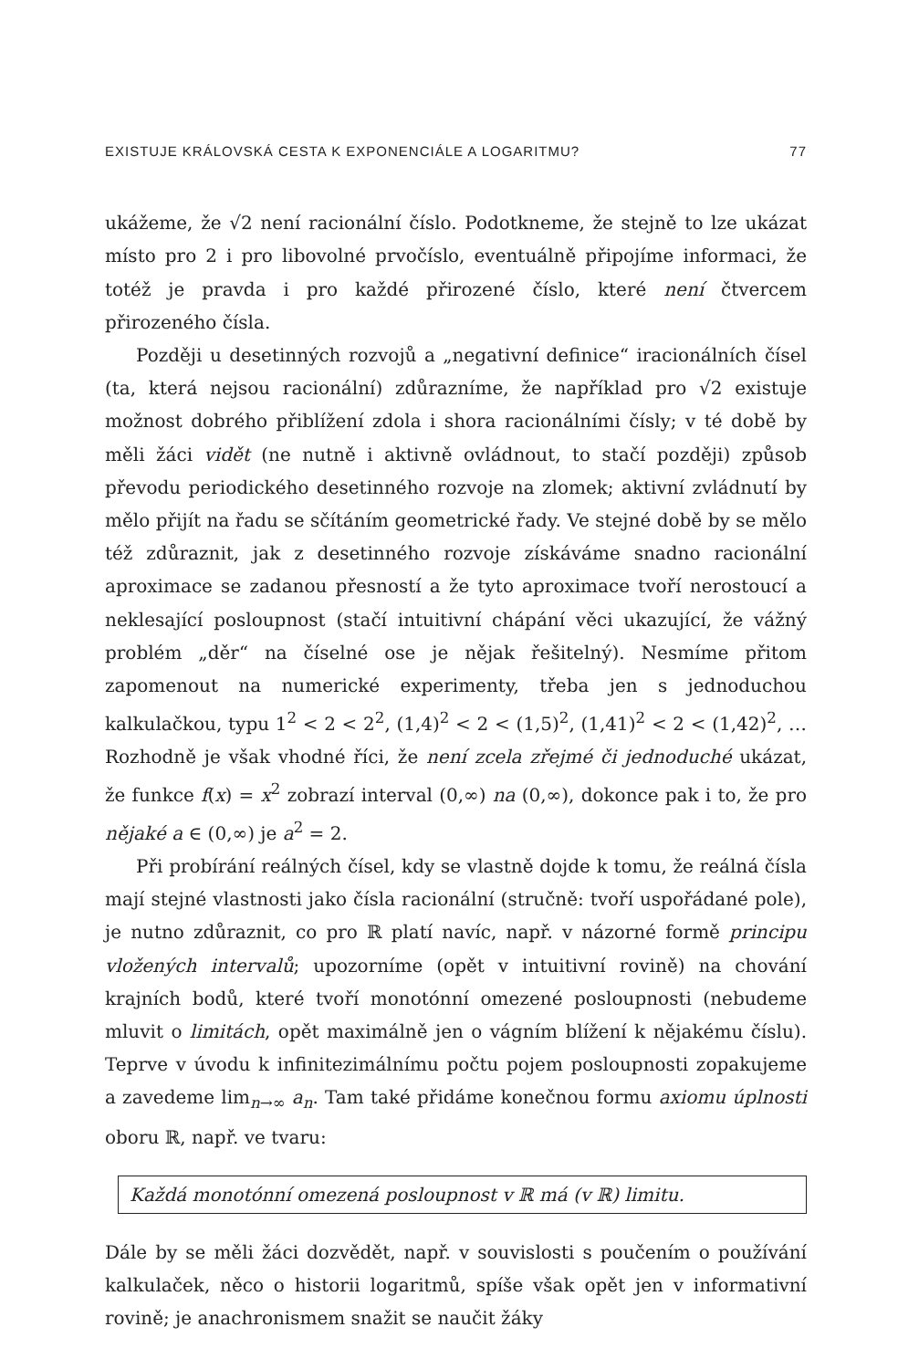EXISTUJE KRÁLOVSKÁ CESTA K EXPONENCIÁLE A LOGARITMU? 77
ukážeme, že √2 není racionální číslo. Podotkneme, že stejně to lze ukázat místo pro 2 i pro libovolné prvočíslo, eventuálně připojíme informaci, že totéž je pravda i pro každé přirozené číslo, které není čtvercem přirozeného čísla.
Později u desetinných rozvojů a „negativní definice“ iracionálních čísel (ta, která nejsou racionální) zdůrazníme, že například pro √2 existuje možnost dobrého přiblížení zdola i shora racionálními čísly; v té době by měli žáci vidět (ne nutně i aktivně ovládnout, to stačí později) způsob převodu periodického desetinného rozvoje na zlomek; aktivní zvládnutí by mělo přijít na řadu se sčítáním geometrické řady. Ve stejné době by se mělo též zdůraznit, jak z desetinného rozvoje získáváme snadno racionální aproximace se zadanou přesností a že tyto aproximace tvoří nerostoucí a neklesající posloupnost (stačí intuitivní chápání věci ukazující, že vážný problém „děr“ na číselné ose je nějak řešitelný). Nesmíme přitom zapomenout na numerické experimenty, třeba jen s jednoduchou kalkulačkou, typu 1<sup>2</sup> < 2 < 2<sup>2</sup>, (1,4)<sup>2</sup> < 2 < (1,5)<sup>2</sup>, (1,41)<sup>2</sup> < 2 < (1,42)<sup>2</sup>, … Rozhodně je však vhodné říci, že není zcela zřejmé či jednoduché ukázat, že funkce f(x) = x<sup>2</sup> zobrazí interval (0,∞) na (0,∞), dokonce pak i to, že pro nějaké a ∈ (0,∞) je a<sup>2</sup> = 2.
Při probírání reálných čísel, kdy se vlastně dojde k tomu, že reálná čísla mají stejné vlastnosti jako čísla racionální (stručně: tvoří uspořádané pole), je nutno zdůraznit, co pro ℝ platí navíc, např. v názorné formě principu vložených intervalů; upozorníme (opět v intuitivní rovině) na chování krajních bodů, které tvoří monotónní omezené posloupnosti (nebudeme mluvit o limitách, opět maximálně jen o vágním blížení k nějakému číslu). Teprve v úvodu k infinitezimálnímu počtu pojem posloupnosti zopakujeme a zavedeme lim<sub>n→∞</sub> a<sub>n</sub>. Tam také přidáme konečnou formu axiomu úplnosti oboru ℝ, např. ve tvaru:
Každá monotónní omezená posloupnost v ℝ má (v ℝ) limitu.
Dále by se měli žáci dozvědět, např. v souvislosti s poučením o používání kalkulaček, něco o historii logaritmů, spíše však opět jen v informativní rovině; je anachronismem snažit se naučit žáky